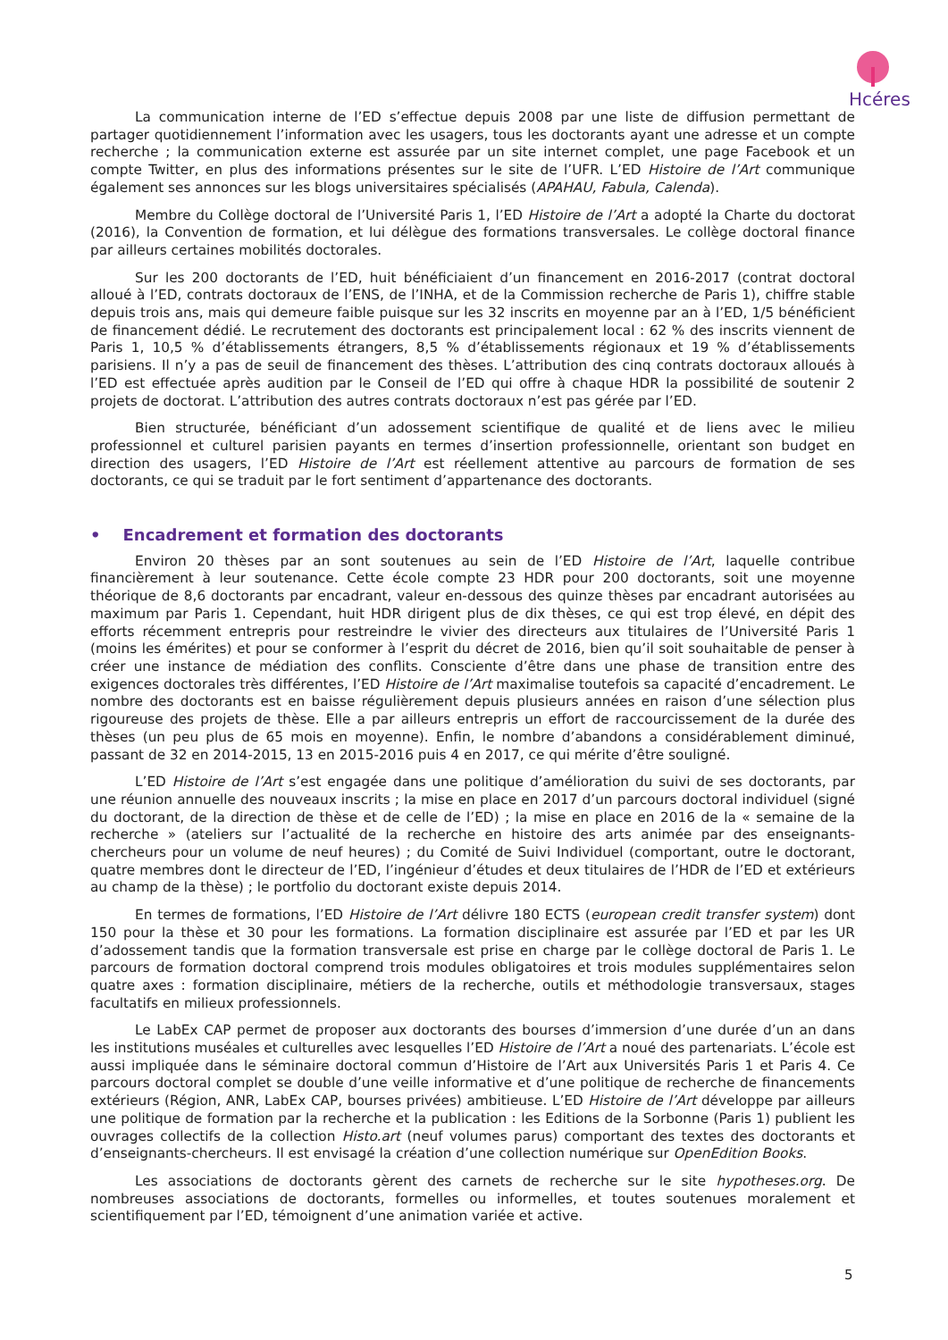Hcéres
La communication interne de l’ED s’effectue depuis 2008 par une liste de diffusion permettant de partager quotidiennement l’information avec les usagers, tous les doctorants ayant une adresse et un compte recherche ; la communication externe est assurée par un site internet complet, une page Facebook et un compte Twitter, en plus des informations présentes sur le site de l’UFR. L’ED Histoire de l’Art communique également ses annonces sur les blogs universitaires spécialisés (APAHAU, Fabula, Calenda).
Membre du Collège doctoral de l’Université Paris 1, l’ED Histoire de l’Art a adopté la Charte du doctorat (2016), la Convention de formation, et lui délègue des formations transversales. Le collège doctoral finance par ailleurs certaines mobilités doctorales.
Sur les 200 doctorants de l’ED, huit bénéficiaient d’un financement en 2016-2017 (contrat doctoral alloué à l’ED, contrats doctoraux de l’ENS, de l’INHA, et de la Commission recherche de Paris 1), chiffre stable depuis trois ans, mais qui demeure faible puisque sur les 32 inscrits en moyenne par an à l’ED, 1/5 bénéficient de financement dédié. Le recrutement des doctorants est principalement local : 62 % des inscrits viennent de Paris 1, 10,5 % d’établissements étrangers, 8,5 % d’établissements régionaux et 19 % d’établissements parisiens. Il n’y a pas de seuil de financement des thèses. L’attribution des cinq contrats doctoraux alloués à l’ED est effectuée après audition par le Conseil de l’ED qui offre à chaque HDR la possibilité de soutenir 2 projets de doctorat. L’attribution des autres contrats doctoraux n’est pas gérée par l’ED.
Bien structurée, bénéficiant d’un adossement scientifique de qualité et de liens avec le milieu professionnel et culturel parisien payants en termes d’insertion professionnelle, orientant son budget en direction des usagers, l’ED Histoire de l’Art est réellement attentive au parcours de formation de ses doctorants, ce qui se traduit par le fort sentiment d’appartenance des doctorants.
• Encadrement et formation des doctorants
Environ 20 thèses par an sont soutenues au sein de l’ED Histoire de l’Art, laquelle contribue financièrement à leur soutenance. Cette école compte 23 HDR pour 200 doctorants, soit une moyenne théorique de 8,6 doctorants par encadrant, valeur en-dessous des quinze thèses par encadrant autorisées au maximum par Paris 1. Cependant, huit HDR dirigent plus de dix thèses, ce qui est trop élevé, en dépit des efforts récemment entrepris pour restreindre le vivier des directeurs aux titulaires de l’Université Paris 1 (moins les émérites) et pour se conformer à l’esprit du décret de 2016, bien qu’il soit souhaitable de penser à créer une instance de médiation des conflits. Consciente d’être dans une phase de transition entre des exigences doctorales très différentes, l’ED Histoire de l’Art maximalise toutefois sa capacité d’encadrement. Le nombre des doctorants est en baisse régulièrement depuis plusieurs années en raison d’une sélection plus rigoureuse des projets de thèse. Elle a par ailleurs entrepris un effort de raccourcissement de la durée des thèses (un peu plus de 65 mois en moyenne). Enfin, le nombre d’abandons a considérablement diminué, passant de 32 en 2014-2015, 13 en 2015-2016 puis 4 en 2017, ce qui mérite d’être souligné.
L’ED Histoire de l’Art s’est engagée dans une politique d’amélioration du suivi de ses doctorants, par une réunion annuelle des nouveaux inscrits ; la mise en place en 2017 d’un parcours doctoral individuel (signé du doctorant, de la direction de thèse et de celle de l’ED) ; la mise en place en 2016 de la « semaine de la recherche » (ateliers sur l’actualité de la recherche en histoire des arts animée par des enseignants-chercheurs pour un volume de neuf heures) ; du Comité de Suivi Individuel (comportant, outre le doctorant, quatre membres dont le directeur de l’ED, l’ingénieur d’études et deux titulaires de l’HDR de l’ED et extérieurs au champ de la thèse) ; le portfolio du doctorant existe depuis 2014.
En termes de formations, l’ED Histoire de l’Art délivre 180 ECTS (european credit transfer system) dont 150 pour la thèse et 30 pour les formations. La formation disciplinaire est assurée par l’ED et par les UR d’adossement tandis que la formation transversale est prise en charge par le collège doctoral de Paris 1. Le parcours de formation doctoral comprend trois modules obligatoires et trois modules supplémentaires selon quatre axes : formation disciplinaire, métiers de la recherche, outils et méthodologie transversaux, stages facultatifs en milieux professionnels.
Le LabEx CAP permet de proposer aux doctorants des bourses d’immersion d’une durée d’un an dans les institutions muséales et culturelles avec lesquelles l’ED Histoire de l’Art a noué des partenariats. L’école est aussi impliquée dans le séminaire doctoral commun d’Histoire de l’Art aux Universités Paris 1 et Paris 4. Ce parcours doctoral complet se double d’une veille informative et d’une politique de recherche de financements extérieurs (Région, ANR, LabEx CAP, bourses privées) ambitieuse. L’ED Histoire de l’Art développe par ailleurs une politique de formation par la recherche et la publication : les Editions de la Sorbonne (Paris 1) publient les ouvrages collectifs de la collection Histo.art (neuf volumes parus) comportant des textes des doctorants et d’enseignants-chercheurs. Il est envisagé la création d’une collection numérique sur OpenEdition Books.
Les associations de doctorants gèrent des carnets de recherche sur le site hypotheses.org. De nombreuses associations de doctorants, formelles ou informelles, et toutes soutenues moralement et scientifiquement par l’ED, témoignent d’une animation variée et active.
5